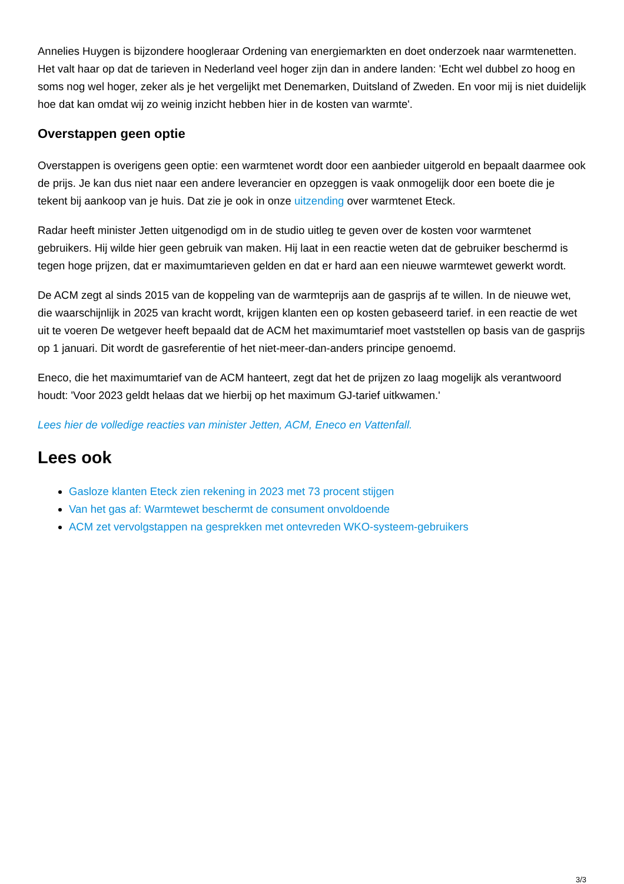Annelies Huygen is bijzondere hoogleraar Ordening van energiemarkten en doet onderzoek naar warmtenetten. Het valt haar op dat de tarieven in Nederland veel hoger zijn dan in andere landen: 'Echt wel dubbel zo hoog en soms nog wel hoger, zeker als je het vergelijkt met Denemarken, Duitsland of Zweden. En voor mij is niet duidelijk hoe dat kan omdat wij zo weinig inzicht hebben hier in de kosten van warmte'.
Overstappen geen optie
Overstappen is overigens geen optie: een warmtenet wordt door een aanbieder uitgerold en bepaalt daarmee ook de prijs. Je kan dus niet naar een andere leverancier en opzeggen is vaak onmogelijk door een boete die je tekent bij aankoop van je huis. Dat zie je ook in onze uitzending over warmtenet Eteck.
Radar heeft minister Jetten uitgenodigd om in de studio uitleg te geven over de kosten voor warmtenet gebruikers. Hij wilde hier geen gebruik van maken. Hij laat in een reactie weten dat de gebruiker beschermd is tegen hoge prijzen, dat er maximumtarieven gelden en dat er hard aan een nieuwe warmtewet gewerkt wordt.
De ACM zegt al sinds 2015 van de koppeling van de warmteprijs aan de gasprijs af te willen. In de nieuwe wet, die waarschijnlijk in 2025 van kracht wordt, krijgen klanten een op kosten gebaseerd tarief. in een reactie de wet uit te voeren De wetgever heeft bepaald dat de ACM het maximumtarief moet vaststellen op basis van de gasprijs op 1 januari. Dit wordt de gasreferentie of het niet-meer-dan-anders principe genoemd.
Eneco, die het maximumtarief van de ACM hanteert, zegt dat het de prijzen zo laag mogelijk als verantwoord houdt: 'Voor 2023 geldt helaas dat we hierbij op het maximum GJ-tarief uitkwamen.'
Lees hier de volledige reacties van minister Jetten, ACM, Eneco en Vattenfall.
Lees ook
Gasloze klanten Eteck zien rekening in 2023 met 73 procent stijgen
Van het gas af: Warmtewet beschermt de consument onvoldoende
ACM zet vervolgstappen na gesprekken met ontevreden WKO-systeem-gebruikers
3/3